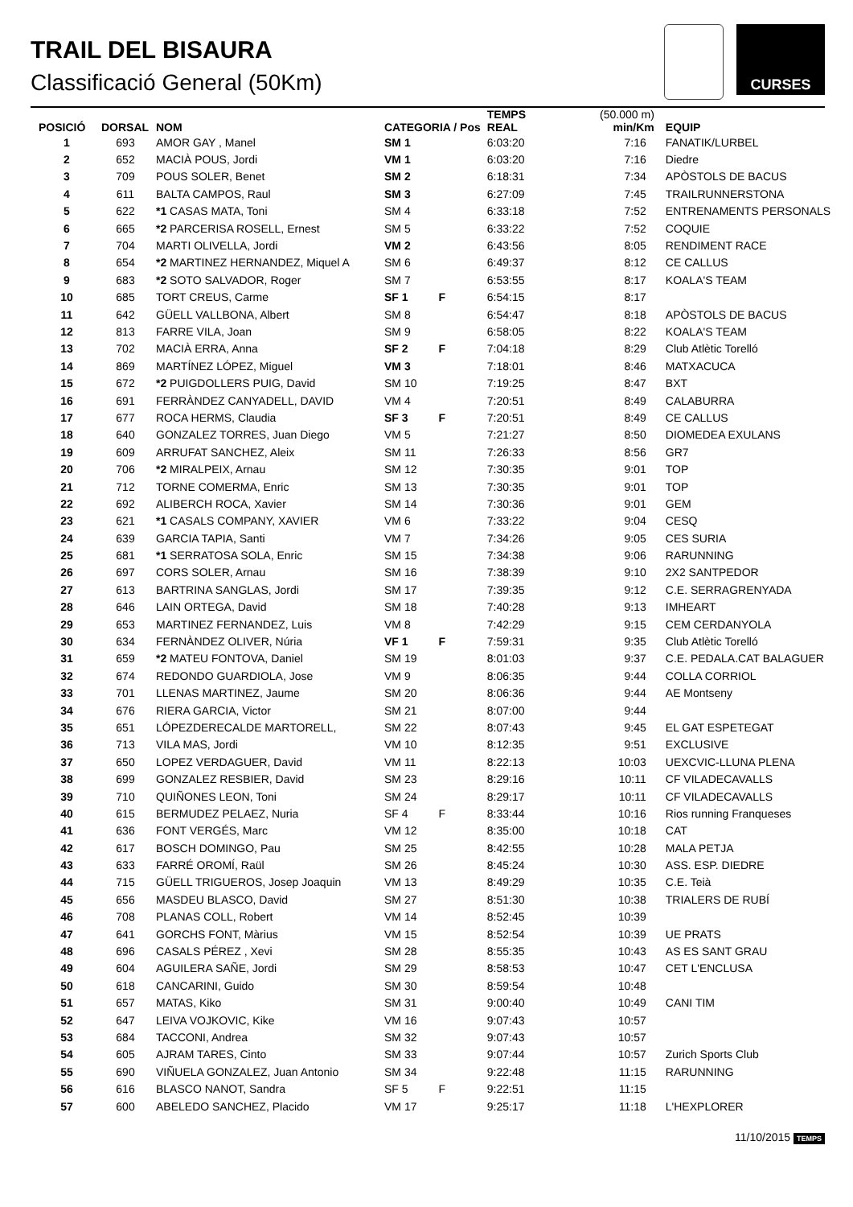TRAIL DEL BISAURA
Classificació General (50Km)
CURSES
| POSICIÓ | DORSAL | NOM | CATEGORIA / Pos | | TEMPS REAL | (50.000 m) min/Km | EQUIP |
| --- | --- | --- | --- | --- | --- | --- | --- |
| 1 | 693 | AMOR GAY , Manel | SM 1 | | 6:03:20 | 7:16 | FANATIK/LURBEL |
| 2 | 652 | MACIÀ POUS, Jordi | VM 1 | | 6:03:20 | 7:16 | Diedre |
| 3 | 709 | POUS SOLER, Benet | SM 2 | | 6:18:31 | 7:34 | APÒSTOLS DE BACUS |
| 4 | 611 | BALTA CAMPOS, Raul | SM 3 | | 6:27:09 | 7:45 | TRAILRUNNERSTONA |
| 5 | 622 | *1 CASAS MATA, Toni | SM 4 | | 6:33:18 | 7:52 | ENTRENAMENTS PERSONALS |
| 6 | 665 | *2 PARCERISA ROSELL, Ernest | SM 5 | | 6:33:22 | 7:52 | COQUIE |
| 7 | 704 | MARTI OLIVELLA, Jordi | VM 2 | | 6:43:56 | 8:05 | RENDIMENT RACE |
| 8 | 654 | *2 MARTINEZ HERNANDEZ, Miquel A | SM 6 | | 6:49:37 | 8:12 | CE CALLUS |
| 9 | 683 | *2 SOTO SALVADOR, Roger | SM 7 | | 6:53:55 | 8:17 | KOALA'S TEAM |
| 10 | 685 | TORT CREUS, Carme | SF 1 | F | 6:54:15 | 8:17 | |
| 11 | 642 | GÜELL VALLBONA, Albert | SM 8 | | 6:54:47 | 8:18 | APÒSTOLS DE BACUS |
| 12 | 813 | FARRE VILA, Joan | SM 9 | | 6:58:05 | 8:22 | KOALA'S TEAM |
| 13 | 702 | MACIÀ ERRA, Anna | SF 2 | F | 7:04:18 | 8:29 | Club Atlètic Torelló |
| 14 | 869 | MARTÍNEZ LÓPEZ, Miguel | VM 3 | | 7:18:01 | 8:46 | MATXACUCA |
| 15 | 672 | *2 PUIGDOLLERS PUIG, David | SM 10 | | 7:19:25 | 8:47 | BXT |
| 16 | 691 | FERRÀNDEZ CANYADELL, DAVID | VM 4 | | 7:20:51 | 8:49 | CALABURRA |
| 17 | 677 | ROCA HERMS, Claudia | SF 3 | F | 7:20:51 | 8:49 | CE CALLUS |
| 18 | 640 | GONZALEZ TORRES, Juan Diego | VM 5 | | 7:21:27 | 8:50 | DIOMEDEA EXULANS |
| 19 | 609 | ARRUFAT SANCHEZ, Aleix | SM 11 | | 7:26:33 | 8:56 | GR7 |
| 20 | 706 | *2 MIRALPEIX, Arnau | SM 12 | | 7:30:35 | 9:01 | TOP |
| 21 | 712 | TORNE COMERMA, Enric | SM 13 | | 7:30:35 | 9:01 | TOP |
| 22 | 692 | ALIBERCH ROCA, Xavier | SM 14 | | 7:30:36 | 9:01 | GEM |
| 23 | 621 | *1 CASALS COMPANY, XAVIER | VM 6 | | 7:33:22 | 9:04 | CESQ |
| 24 | 639 | GARCIA TAPIA, Santi | VM 7 | | 7:34:26 | 9:05 | CES SURIA |
| 25 | 681 | *1 SERRATOSA SOLA, Enric | SM 15 | | 7:34:38 | 9:06 | RARUNNING |
| 26 | 697 | CORS SOLER, Arnau | SM 16 | | 7:38:39 | 9:10 | 2X2 SANTPEDOR |
| 27 | 613 | BARTRINA SANGLAS, Jordi | SM 17 | | 7:39:35 | 9:12 | C.E. SERRAGRENYADA |
| 28 | 646 | LAIN ORTEGA, David | SM 18 | | 7:40:28 | 9:13 | IMHEART |
| 29 | 653 | MARTINEZ FERNANDEZ, Luis | VM 8 | | 7:42:29 | 9:15 | CEM CERDANYOLA |
| 30 | 634 | FERNÀNDEZ OLIVER, Núria | VF 1 | F | 7:59:31 | 9:35 | Club Atlètic Torelló |
| 31 | 659 | *2 MATEU FONTOVA, Daniel | SM 19 | | 8:01:03 | 9:37 | C.E. PEDALA.CAT BALAGUER |
| 32 | 674 | REDONDO GUARDIOLA, Jose | VM 9 | | 8:06:35 | 9:44 | COLLA CORRIOL |
| 33 | 701 | LLENAS MARTINEZ, Jaume | SM 20 | | 8:06:36 | 9:44 | AE Montseny |
| 34 | 676 | RIERA GARCIA, Victor | SM 21 | | 8:07:00 | 9:44 | |
| 35 | 651 | LÓPEZDERECALDE MARTORELL, | SM 22 | | 8:07:43 | 9:45 | EL GAT ESPETEGAT |
| 36 | 713 | VILA MAS, Jordi | VM 10 | | 8:12:35 | 9:51 | EXCLUSIVE |
| 37 | 650 | LOPEZ VERDAGUER, David | VM 11 | | 8:22:13 | 10:03 | UEXCVIC-LLUNA PLENA |
| 38 | 699 | GONZALEZ RESBIER, David | SM 23 | | 8:29:16 | 10:11 | CF VILADECAVALLS |
| 39 | 710 | QUIÑONES LEON, Toni | SM 24 | | 8:29:17 | 10:11 | CF VILADECAVALLS |
| 40 | 615 | BERMUDEZ PELAEZ, Nuria | SF 4 | F | 8:33:44 | 10:16 | Rios running Franqueses |
| 41 | 636 | FONT VERGÉS, Marc | VM 12 | | 8:35:00 | 10:18 | CAT |
| 42 | 617 | BOSCH DOMINGO, Pau | SM 25 | | 8:42:55 | 10:28 | MALA PETJA |
| 43 | 633 | FARRÉ OROMÍ, Raül | SM 26 | | 8:45:24 | 10:30 | ASS. ESP. DIEDRE |
| 44 | 715 | GÜELL TRIGUEROS, Josep Joaquin | VM 13 | | 8:49:29 | 10:35 | C.E. Teià |
| 45 | 656 | MASDEU BLASCO, David | SM 27 | | 8:51:30 | 10:38 | TRIALERS DE RUBÍ |
| 46 | 708 | PLANAS COLL, Robert | VM 14 | | 8:52:45 | 10:39 | |
| 47 | 641 | GORCHS FONT, Màrius | VM 15 | | 8:52:54 | 10:39 | UE PRATS |
| 48 | 696 | CASALS PÉREZ , Xevi | SM 28 | | 8:55:35 | 10:43 | AS ES SANT GRAU |
| 49 | 604 | AGUILERA SAÑE, Jordi | SM 29 | | 8:58:53 | 10:47 | CET L'ENCLUSA |
| 50 | 618 | CANCARINI, Guido | SM 30 | | 8:59:54 | 10:48 | |
| 51 | 657 | MATAS, Kiko | SM 31 | | 9:00:40 | 10:49 | CANI TIM |
| 52 | 647 | LEIVA VOJKOVIC, Kike | VM 16 | | 9:07:43 | 10:57 | |
| 53 | 684 | TACCONI, Andrea | SM 32 | | 9:07:43 | 10:57 | |
| 54 | 605 | AJRAM TARES, Cinto | SM 33 | | 9:07:44 | 10:57 | Zurich Sports Club |
| 55 | 690 | VIÑUELA GONZALEZ, Juan Antonio | SM 34 | | 9:22:48 | 11:15 | RARUNNING |
| 56 | 616 | BLASCO NANOT, Sandra | SF 5 | F | 9:22:51 | 11:15 | |
| 57 | 600 | ABELEDO SANCHEZ, Placido | VM 17 | | 9:25:17 | 11:18 | L'HEXPLORER |
11/10/2015 TEMPS